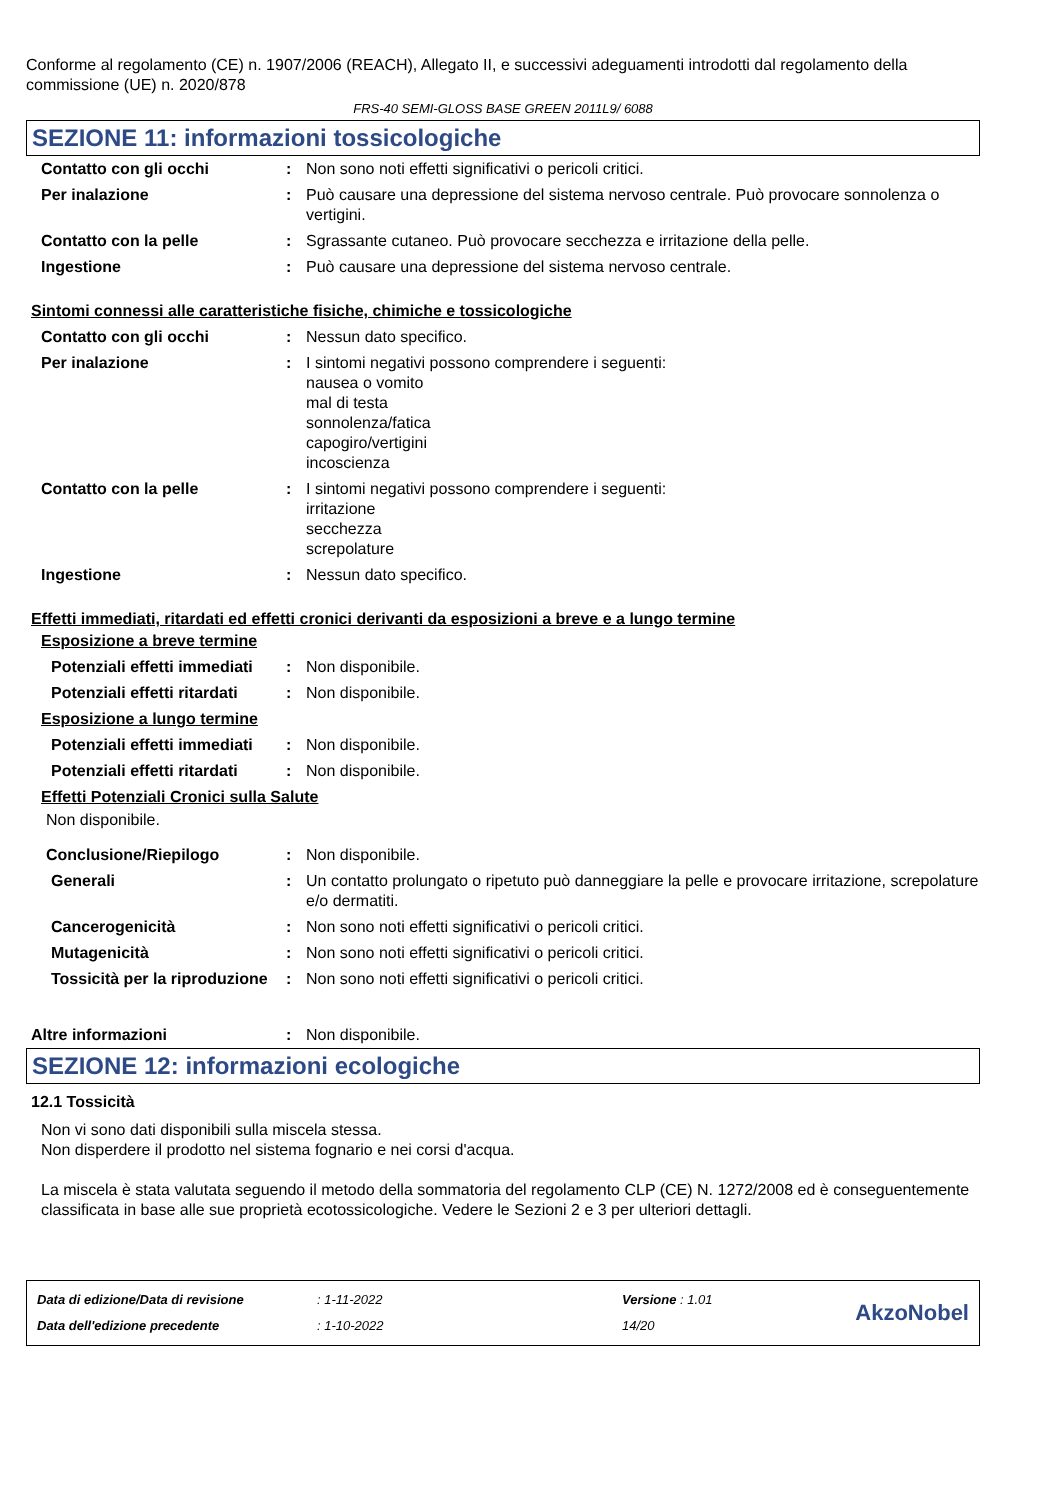Conforme al regolamento (CE) n. 1907/2006 (REACH), Allegato II, e successivi adeguamenti introdotti dal regolamento della commissione (UE) n. 2020/878
FRS-40 SEMI-GLOSS BASE GREEN 2011L9/ 6088
SEZIONE 11: informazioni tossicologiche
| Contatto con gli occhi | : | Non sono noti effetti significativi o pericoli critici. |
| Per inalazione | : | Può causare una depressione del sistema nervoso centrale. Può provocare sonnolenza o vertigini. |
| Contatto con la pelle | : | Sgrassante cutaneo. Può provocare secchezza e irritazione della pelle. |
| Ingestione | : | Può causare una depressione del sistema nervoso centrale. |
Sintomi connessi alle caratteristiche fisiche, chimiche e tossicologiche
| Contatto con gli occhi | : | Nessun dato specifico. |
| Per inalazione | : | I sintomi negativi possono comprendere i seguenti: nausea o vomito mal di testa sonnolenza/fatica capogiro/vertigini incoscienza |
| Contatto con la pelle | : | I sintomi negativi possono comprendere i seguenti: irritazione secchezza screpolature |
| Ingestione | : | Nessun dato specifico. |
Effetti immediati, ritardati ed effetti cronici derivanti da esposizioni a breve e a lungo termine
Esposizione a breve termine
| Potenziali effetti immediati | : | Non disponibile. |
| Potenziali effetti ritardati | : | Non disponibile. |
Esposizione a lungo termine
| Potenziali effetti immediati | : | Non disponibile. |
| Potenziali effetti ritardati | : | Non disponibile. |
Effetti Potenziali Cronici sulla Salute
Non disponibile.
| Conclusione/Riepilogo | : | Non disponibile. |
| Generali | : | Un contatto prolungato o ripetuto può danneggiare la pelle e provocare irritazione, screpolature e/o dermatiti. |
| Cancerogenicità | : | Non sono noti effetti significativi o pericoli critici. |
| Mutagenicità | : | Non sono noti effetti significativi o pericoli critici. |
| Tossicità per la riproduzione | : | Non sono noti effetti significativi o pericoli critici. |
| Altre informazioni | : | Non disponibile. |
SEZIONE 12: informazioni ecologiche
12.1 Tossicità
Non vi sono dati disponibili sulla miscela stessa.
Non disperdere il prodotto nel sistema fognario e nei corsi d'acqua.
La miscela è stata valutata seguendo il metodo della sommatoria del regolamento CLP (CE) N. 1272/2008 ed è conseguentemente classificata in base alle sue proprietà ecotossicologiche. Vedere le Sezioni 2 e 3 per ulteriori dettagli.
Data di edizione/Data di revisione
Data dell'edizione precedente
: 1-11-2022
: 1-10-2022
Versione : 1.01
14/20
AkzoNobel